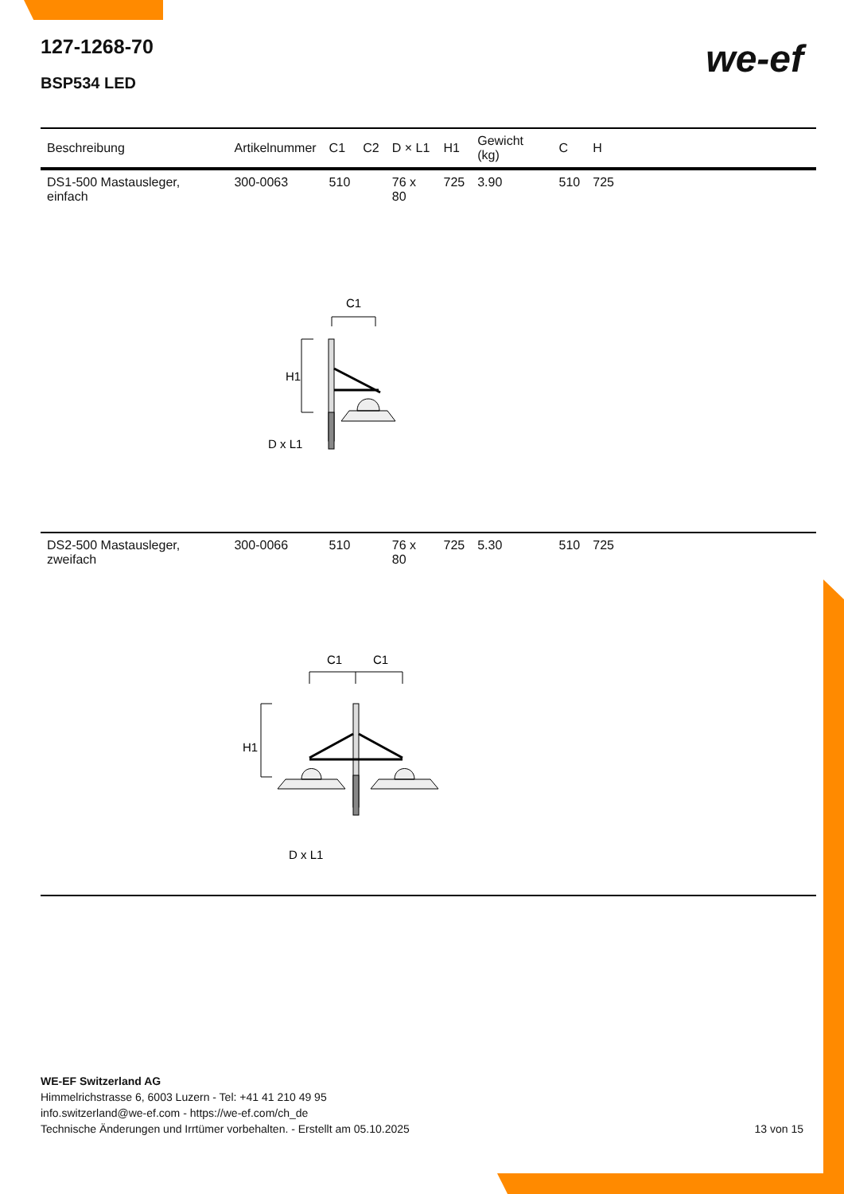127-1268-70
BSP534 LED
we-ef
| Beschreibung | Artikelnummer | C1 | C2 | D × L1 | H1 | Gewicht (kg) | C | H | |
| --- | --- | --- | --- | --- | --- | --- | --- | --- | --- |
| DS1-500 Mastausleger, einfach | 300-0063 | 510 | | 76 x 80 | 725 | 3.90 | 510 | 725 | |
| C1 H1 D x L1 | | | | | | | | | |
| DS2-500 Mastausleger, zweifach | 300-0066 | 510 | | 76 x 80 | 725 | 5.30 | 510 | 725 | |
| C1 C1 H1 D x L1 | | | | | | | | | |
WE-EF Switzerland AG
Himmelrichstrasse 6, 6003 Luzern - Tel: +41 41 210 49 95
info.switzerland@we-ef.com - https://we-ef.com/ch_de
Technische Änderungen und Irrtümer vorbehalten. - Erstellt am 05.10.2025
13 von 15